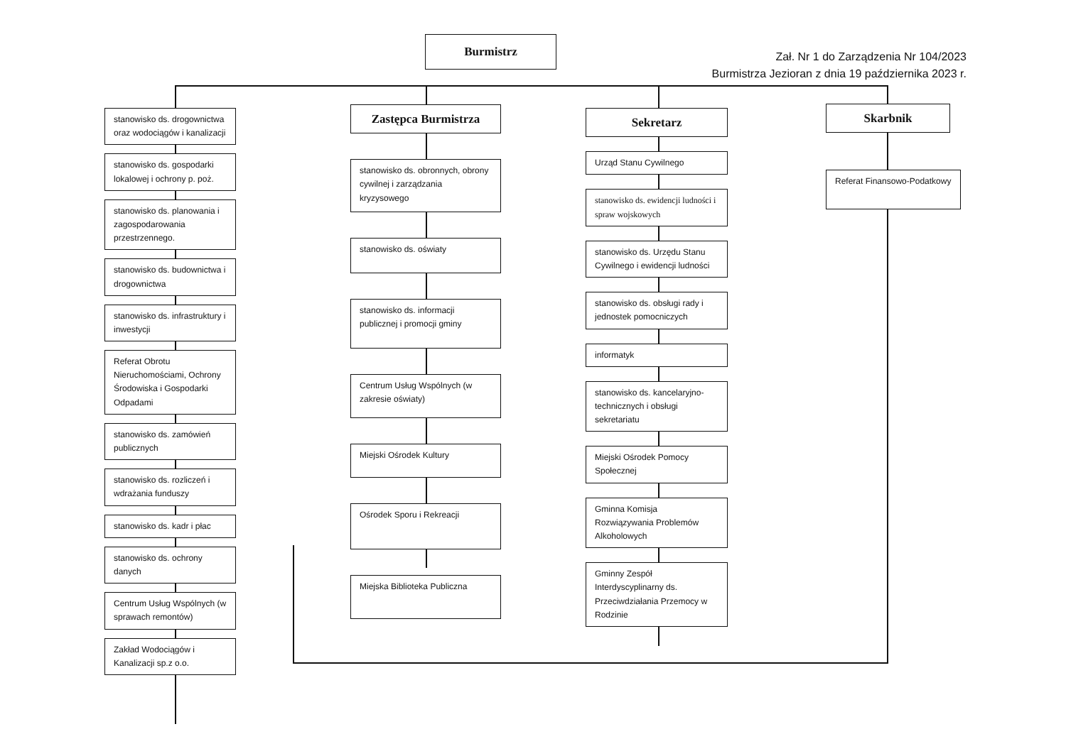Burmistrz
Zał. Nr 1 do Zarządzenia Nr 104/2023
Burmistrza Jezioran z dnia 19 października 2023 r.
stanowisko ds. drogownictwa oraz wodociągów i kanalizacji
stanowisko ds. gospodarki lokalowej i ochrony p. poż.
stanowisko ds. planowania i zagospodarowania przestrzennego.
stanowisko ds. budownictwa i drogownictwa
stanowisko ds. infrastruktury i inwestycji
Referat Obrotu Nieruchomościami, Ochrony Środowiska i Gospodarki Odpadami
stanowisko ds. zamówień publicznych
stanowisko ds. rozliczeń i wdrażania funduszy
stanowisko ds. kadr i płac
stanowisko ds. ochrony danych
Centrum Usług Wspólnych (w sprawach remontów)
Zakład Wodociągów i Kanalizacji sp.z o.o.
Zastępca Burmistrza
stanowisko ds. obronnych, obrony cywilnej i zarządzania kryzysowego
stanowisko ds. oświaty
stanowisko ds. informacji publicznej i promocji gminy
Centrum Usług Wspólnych (w zakresie oświaty)
Miejski Ośrodek Kultury
Ośrodek Sporu i Rekreacji
Miejska Biblioteka Publiczna
Sekretarz
Urząd Stanu Cywilnego
stanowisko ds. ewidencji ludności i spraw wojskowych
stanowisko ds. Urzędu Stanu Cywilnego i ewidencji ludności
stanowisko ds. obsługi rady i jednostek pomocniczych
informatyk
stanowisko ds. kancelaryjno-technicznych i obsługi sekretariatu
Miejski Ośrodek Pomocy Społecznej
Gminna Komisja Rozwiązywania Problemów Alkoholowych
Gminny Zespół Interdyscyplinarny ds. Przeciwdziałania Przemocy w Rodzinie
Skarbnik
Referat Finansowo-Podatkowy